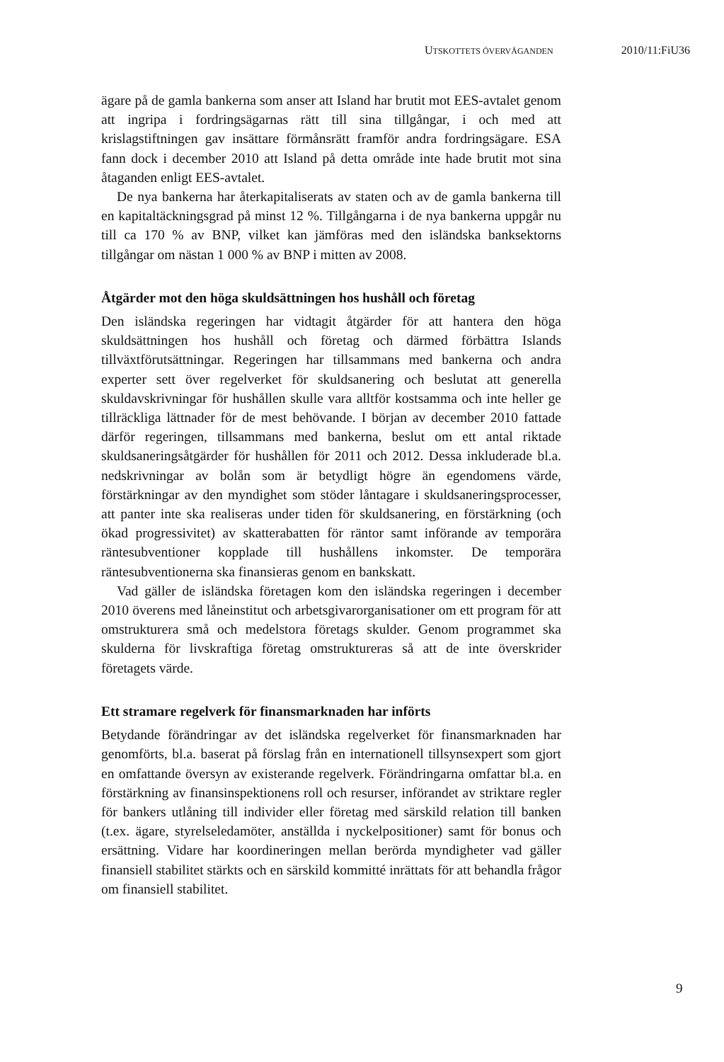UTSKOTTETS ÖVERVÄGANDEN 2010/11:FiU36
ägare på de gamla bankerna som anser att Island har brutit mot EES-avtalet genom att ingripa i fordringsägarnas rätt till sina tillgångar, i och med att krislagstiftningen gav insättare förmånsrätt framför andra fordringsägare. ESA fann dock i december 2010 att Island på detta område inte hade brutit mot sina åtaganden enligt EES-avtalet.
De nya bankerna har återkapitaliserats av staten och av de gamla bankerna till en kapitaltäckningsgrad på minst 12 %. Tillgångarna i de nya bankerna uppgår nu till ca 170 % av BNP, vilket kan jämföras med den isländska banksektorns tillgångar om nästan 1 000 % av BNP i mitten av 2008.
Åtgärder mot den höga skuldsättningen hos hushåll och företag
Den isländska regeringen har vidtagit åtgärder för att hantera den höga skuldsättningen hos hushåll och företag och därmed förbättra Islands tillväxtförutsättningar. Regeringen har tillsammans med bankerna och andra experter sett över regelverket för skuldsanering och beslutat att generella skuldavskrivningar för hushållen skulle vara alltför kostsamma och inte heller ge tillräckliga lättnader för de mest behövande. I början av december 2010 fattade därför regeringen, tillsammans med bankerna, beslut om ett antal riktade skuldsaneringsåtgärder för hushållen för 2011 och 2012. Dessa inkluderade bl.a. nedskrivningar av bolån som är betydligt högre än egendomens värde, förstärkningar av den myndighet som stöder låntagare i skuldsaneringsprocesser, att panter inte ska realiseras under tiden för skuldsanering, en förstärkning (och ökad progressivitet) av skatterabatten för räntor samt införande av temporära räntesubventioner kopplade till hushållens inkomster. De temporära räntesubventionerna ska finansieras genom en bankskatt.
Vad gäller de isländska företagen kom den isländska regeringen i december 2010 överens med låneinstitut och arbetsgivarorganisationer om ett program för att omstrukturera små och medelstora företags skulder. Genom programmet ska skulderna för livskraftiga företag omstruktureras så att de inte överskrider företagets värde.
Ett stramare regelverk för finansmarknaden har införts
Betydande förändringar av det isländska regelverket för finansmarknaden har genomförts, bl.a. baserat på förslag från en internationell tillsynsexpert som gjort en omfattande översyn av existerande regelverk. Förändringarna omfattar bl.a. en förstärkning av finansinspektionens roll och resurser, införandet av striktare regler för bankers utlåning till individer eller företag med särskild relation till banken (t.ex. ägare, styrelseledamöter, anställda i nyckelpositioner) samt för bonus och ersättning. Vidare har koordineringen mellan berörda myndigheter vad gäller finansiell stabilitet stärkts och en särskild kommitté inrättats för att behandla frågor om finansiell stabilitet.
9